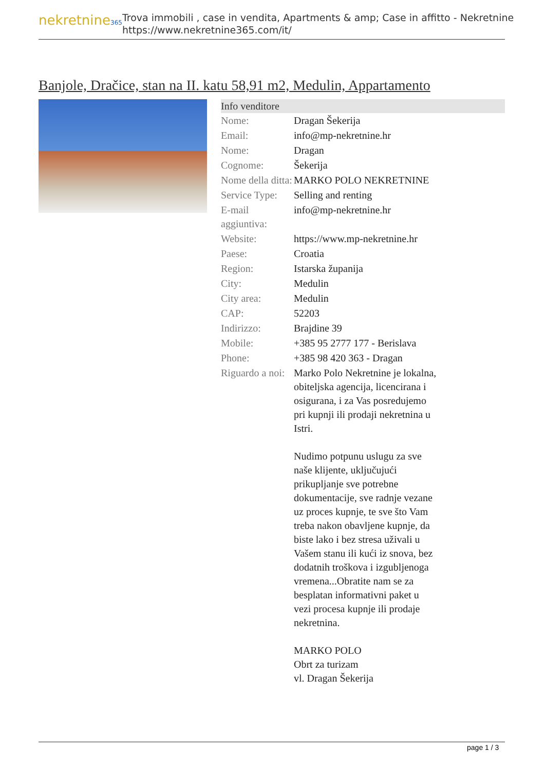nekretnine365
Trova immobili , case in vendita, Apartments & amp; Case in affitto - Nekretnine
https://www.nekretnine365.com/it/
Banjole, Dračice, stan na II. katu 58,91 m2, Medulin, Appartamento
| Info venditore | |
| --- | --- |
| Nome: | Dragan Šekerija |
| Email: | info@mp-nekretnine.hr |
| Nome: | Dragan |
| Cognome: | Šekerija |
| Nome della ditta: | MARKO POLO NEKRETNINE |
| Service Type: | Selling and renting |
| E-mail aggiuntiva: | info@mp-nekretnine.hr |
| Website: | https://www.mp-nekretnine.hr |
| Paese: | Croatia |
| Region: | Istarska županija |
| City: | Medulin |
| City area: | Medulin |
| CAP: | 52203 |
| Indirizzo: | Brajdine 39 |
| Mobile: | +385 95 2777 177 - Berislava |
| Phone: | +385 98 420 363 - Dragan |
| Riguardo a noi: | Marko Polo Nekretnine je lokalna, obiteljska agencija, licencirana i osigurana, i za Vas posredujemo pri kupnji ili prodaji nekretnina u Istri. Nudimo potpunu uslugu za sve naše klijente, uključujući prikupljanje sve potrebne dokumentacije, sve radnje vezane uz proces kupnje, te sve što Vam treba nakon obavljene kupnje, da biste lako i bez stresa uživali u Vašem stanu ili kući iz snova, bez dodatnih troškova i izgubljenoga vremena...Obratite nam se za besplatan informativni paket u vezi procesa kupnje ili prodaje nekretnina. MARKO POLO Obrt za turizam vl. Dragan Šekerija |
page 1 / 3